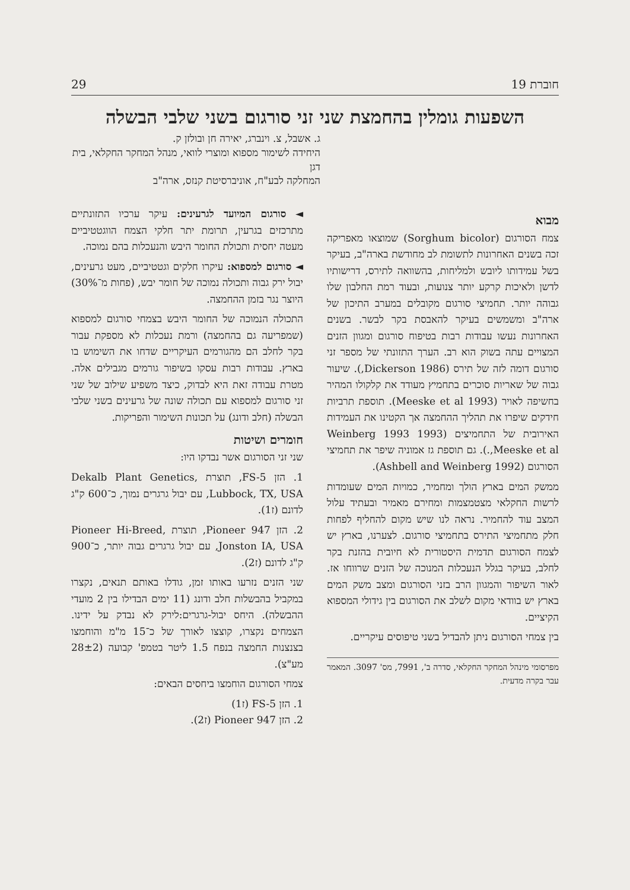חוברת 19 29
השפעות גומלין בהחמצת שני זני סורגום בשני שלבי הבשלה
ג. אשבל, צ. וינברג, יאירה חן ובולזן ק.
היחידה לשימור מספוא ומוצרי לוואי, מנהל המחקר החקלאי, בית דגן
המחלקה לבע"ח, אוניברסיטת קנזס, ארה"ב
מבוא
צמח הסורגום (Sorghum bicolor) שמוצאו מאפריקה זכה בשנים האחרונות לתשומת לב מחודשת בארה"ב, בעיקר בשל עמידותו ליובש ולמליחות, בהשוואה לתירס, דרישותיו לדשן ולאיכות קרקע יותר צנועות, ובעוד רמת החלבון שלו גבוהה יותר. תחמיצי סורגום מקובלים במערב התיכון של ארה"ב ומשמשים בעיקר להאבסת בקר לבשר. בשנים האחרונות נעשו עבודות רבות בטיפוח סורגום ומגוון הזנים המצויים עתה בשוק הוא רב. הערך התזונתי של מספר זני סורגום דומה לזה של תירס (1986 Dickerson,). שיעור גבוה של שאריות סוכרים בתחמיץ מעודד את קלקולו המהיר בחשיפה לאויר (Meeske et al 1993). תוספת תרביות חידקים שיפרו את תהליך ההחמצה אך הקטינו את העמידות האירובית של התחמיצים (1993 Weinberg 1993 ,Meeske et al.). גם תוספת גז אמוניה שיפר את תחמיצי הסורגום (1992 Ashbell and Weinberg).
ממשק המים בארץ הולך ומחמיר, כמויות המים שעומדות לרשות החקלאי מצטמצמות ומחירם מאמיר ובעתיד עלול המצב עוד להחמיר. נראה לנו שיש מקום להחליף לפחות חלק מתחמיצי התירס בתחמיצי סורגום. לצערנו, בארץ יש לצמח הסורגום תדמית היסטורית לא חיובית בהזנת בקר לחלב, בעיקר בגלל הנעכלות המנוכה של הזנים שרווחו אז. לאור השיפור והמגוון הרב בזני הסורגום ומצב משק המים בארץ יש בוודאי מקום לשלב את הסורגום בין גידולי המספוא הקיציים.
בין צמחי הסורגום ניתן להבדיל בשני טיפוסים עיקריים.
מפרסומי מינהל המחקר החקלאי, סדרה ב', 7991, מס' 3097. המאמר עבר בקרה מדעית.
◄ סורגום המיועד לגרעינים: עיקר ערכיו התזונתיים מתרכזים בגרעין, תרומת יתר חלקי הצמח הווגטטיביים מעטה יחסית ותכולת החומר היבש והנעכלות בהם נמוכה.
◄ סורגום למספוא: עיקרו חלקים וגטטיביים, מעט גרעינים, יבול ירק גבוה ותכולה נמוכה של חומר יבש, (פחות מ־30%) היוצר נגר בזמן ההחמצה.
התכולה הנמוכה של החומר היבש בצמחי סורגום למספוא (שמפריעה גם בהחמצה) ורמת נעכלות לא מספקת עבור בקר לחלב הם מהגורמים העיקריים שדחו את השימוש בו בארץ. עבודות רבות עסקו בשיפור גורמים מגבילים אלה. מטרת עבודה זאת היא לבדוק, כיצד משפיע שילוב של שני זני סורגום למספוא עם תכולה שונה של גרעינים בשני שלבי הבשלה (חלב ודונג) על תכונות השימור והפריקות.
חומרים ושיטות
שני זני הסורגום אשר נבדקו היו:
1. הזן FS-5, תוצרת Dekalb Plant Genetics, Lubbock, TX, USA, עם יבול גרגרים נמוך, כ־600 ק"ג לדונם (ז1).
2. הזן Pioneer 947, תוצרת Pioneer Hi-Breed, Jonston IA, USA, עם יבול גרגרים גבוה יותר, כ־900 ק"ג לדונם (ז2).
שני הזנים נזרעו באותו זמן, גודלו באותם תנאים, נקצרו במקביל בהבשלות חלב ודונג (11 ימים הבדילו בין 2 מועדי ההבשלה). היחס יבול-גרגרים:לירק לא נבדק על ידינו. הצמחים נקצרו, קוצצו לאורך של כ־15 מ"מ והוחמצו בצנצנות החמצה בנפח 1.5 ליטר בטמפ' קבועה (28±2 מע"צ).
צמחי הסורגום הוחמצו ביחסים הבאים:
1. הזן FS-5 (ז1)
2. הזן Pioneer 947 (ז2).